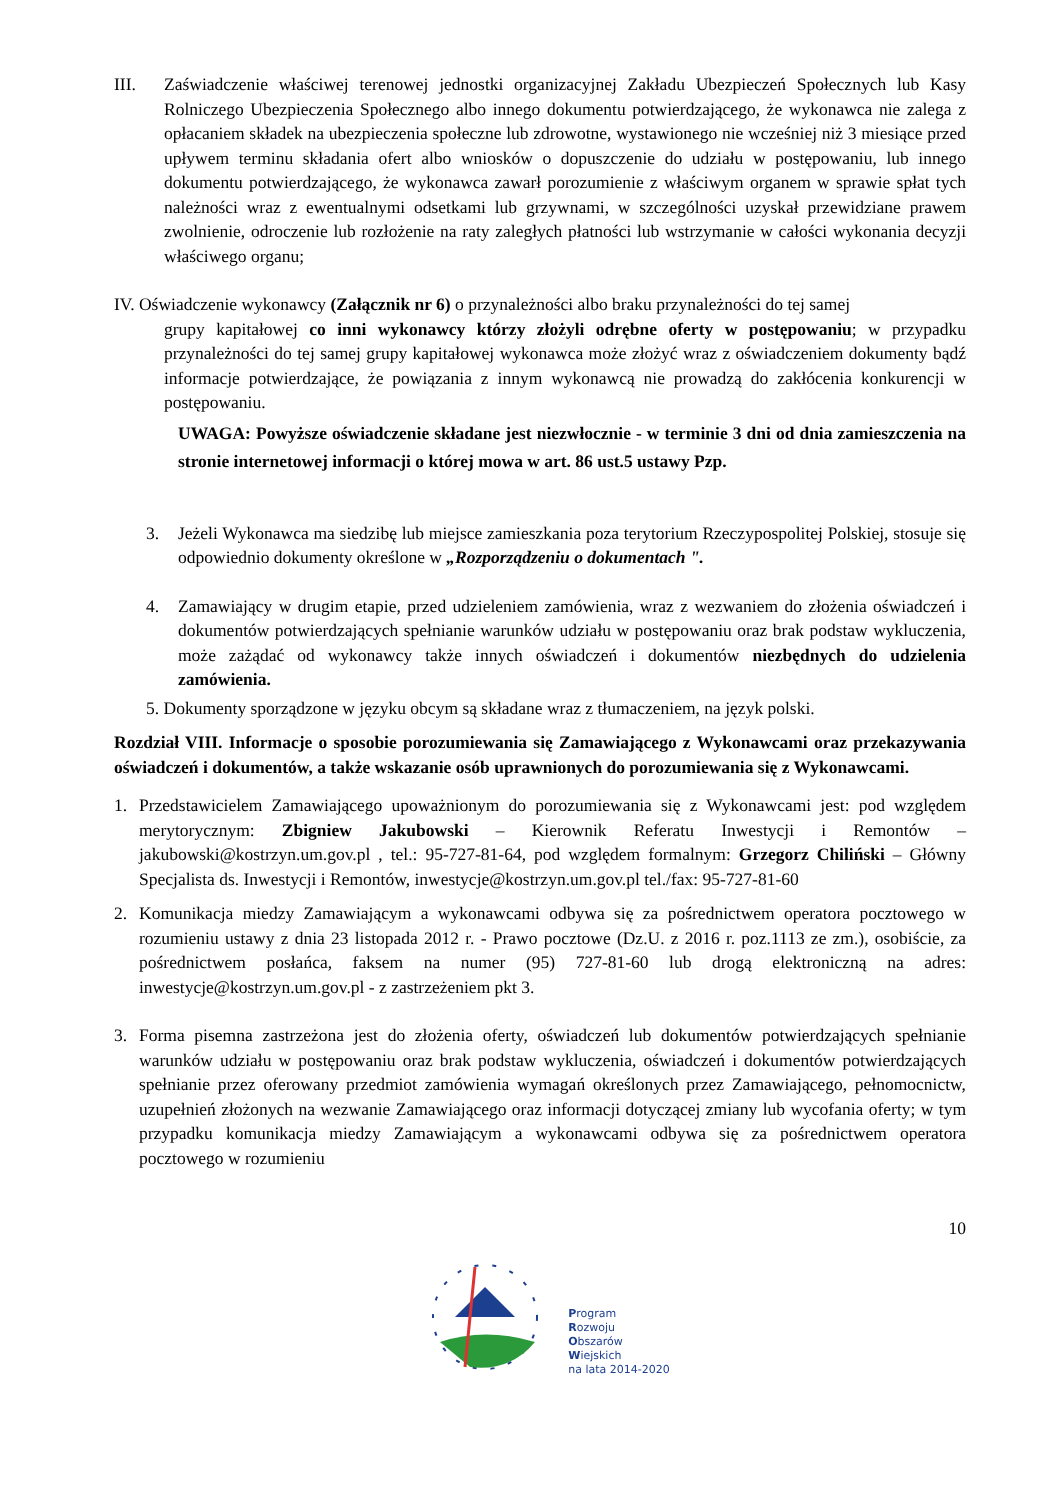III. Zaświadczenie właściwej terenowej jednostki organizacyjnej Zakładu Ubezpieczeń Społecznych lub Kasy Rolniczego Ubezpieczenia Społecznego albo innego dokumentu potwierdzającego, że wykonawca nie zalega z opłacaniem składek na ubezpieczenia społeczne lub zdrowotne, wystawionego nie wcześniej niż 3 miesiące przed upływem terminu składania ofert albo wniosków o dopuszczenie do udziału w postępowaniu, lub innego dokumentu potwierdzającego, że wykonawca zawarł porozumienie z właściwym organem w sprawie spłat tych należności wraz z ewentualnymi odsetkami lub grzywnami, w szczególności uzyskał przewidziane prawem zwolnienie, odroczenie lub rozłożenie na raty zaległych płatności lub wstrzymanie w całości wykonania decyzji właściwego organu;
IV. Oświadczenie wykonawcy (Załącznik nr 6) o przynależności albo braku przynależności do tej samej
grupy kapitałowej co inni wykonawcy którzy złożyli odrębne oferty w postępowaniu; w przypadku przynależności do tej samej grupy kapitałowej wykonawca może złożyć wraz z oświadczeniem dokumenty bądź informacje potwierdzające, że powiązania z innym wykonawcą nie prowadzą do zakłócenia konkurencji w postępowaniu.
UWAGA: Powyższe oświadczenie składane jest niezwłocznie - w terminie 3 dni od dnia zamieszczenia na stronie internetowej informacji o której mowa w art. 86 ust.5 ustawy Pzp.
3. Jeżeli Wykonawca ma siedzibę lub miejsce zamieszkania poza terytorium Rzeczypospolitej Polskiej, stosuje się odpowiednio dokumenty określone w „Rozporządzeniu o dokumentach ".
4. Zamawiający w drugim etapie, przed udzieleniem zamówienia, wraz z wezwaniem do złożenia oświadczeń i dokumentów potwierdzających spełnianie warunków udziału w postępowaniu oraz brak podstaw wykluczenia, może zażądać od wykonawcy także innych oświadczeń i dokumentów niezbędnych do udzielenia zamówienia.
5. Dokumenty sporządzone w języku obcym są składane wraz z tłumaczeniem, na język polski.
Rozdział VIII. Informacje o sposobie porozumiewania się Zamawiającego z Wykonawcami oraz przekazywania oświadczeń i dokumentów, a także wskazanie osób uprawnionych do porozumiewania się z Wykonawcami.
1. Przedstawicielem Zamawiającego upoważnionym do porozumiewania się z Wykonawcami jest: pod względem merytorycznym: Zbigniew Jakubowski – Kierownik Referatu Inwestycji i Remontów – jakubowski@kostrzyn.um.gov.pl , tel.: 95-727-81-64, pod względem formalnym: Grzegorz Chiliński – Główny Specjalista ds. Inwestycji i Remontów, inwestycje@kostrzyn.um.gov.pl tel./fax: 95-727-81-60
2. Komunikacja miedzy Zamawiającym a wykonawcami odbywa się za pośrednictwem operatora pocztowego w rozumieniu ustawy z dnia 23 listopada 2012 r. - Prawo pocztowe (Dz.U. z 2016 r. poz.1113 ze zm.), osobiście, za pośrednictwem posłańca, faksem na numer (95) 727-81-60 lub drogą elektroniczną na adres: inwestycje@kostrzyn.um.gov.pl - z zastrzeżeniem pkt 3.
3. Forma pisemna zastrzeżona jest do złożenia oferty, oświadczeń lub dokumentów potwierdzających spełnianie warunków udziału w postępowaniu oraz brak podstaw wykluczenia, oświadczeń i dokumentów potwierdzających spełnianie przez oferowany przedmiot zamówienia wymagań określonych przez Zamawiającego, pełnomocnictw, uzupełnień złożonych na wezwanie Zamawiającego oraz informacji dotyczącej zmiany lub wycofania oferty; w tym przypadku komunikacja miedzy Zamawiającym a wykonawcami odbywa się za pośrednictwem operatora pocztowego w rozumieniu
10
Program
Rozwoju
Obszarów
Wiejskich
na lata 2014-2020